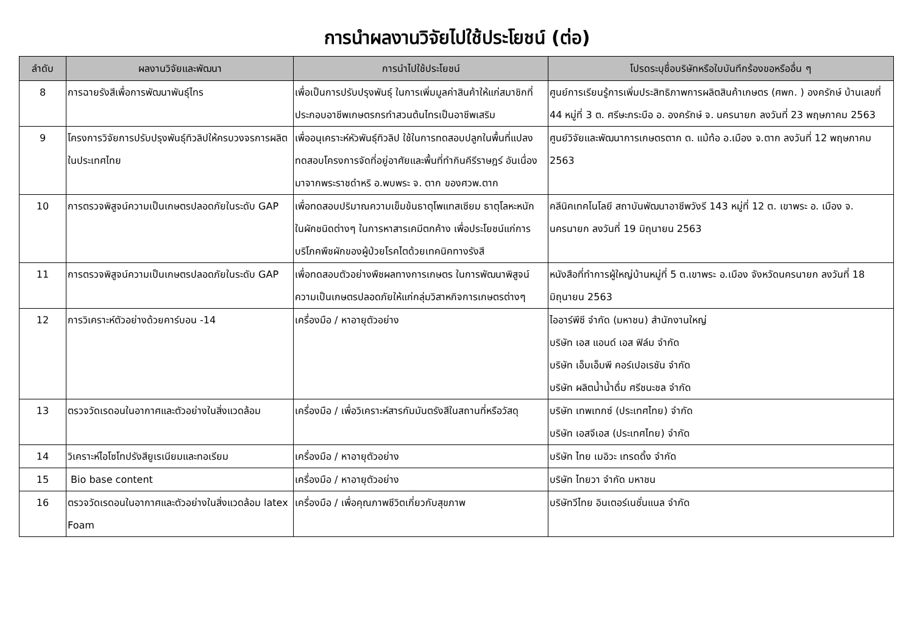การนำผลงานวิจัยไปใช้ประโยชน์ (ต่อ)
| ลำดับ | ผลงานวิจัยและพัฒนา | การนำไปใช้ประโยชน์ | โปรดระบุชื่อบริษัทหรือใบบันทึกร้องขอหรืออื่น ๆ |
| --- | --- | --- | --- |
| 8 | การฉายรังสีเพื่อการพัฒนาพันธุ์ไทร | เพื่อเป็นการปรับปรุงพันธุ์ ในการเพิ่มมูลค่าสินค้าให้แก่สมาชิกที่ประกอบอาชีพเกษตรกรทำสวนต้นไทรเป็นอาชีพเสริม | ศูนย์การเรียนรู้การเพิ่มประสิทธิภาพการผลิตสินค้าเกษตร (ศพก. ) องครักษ์ บ้านเลขที่ 44 หมู่ที่ 3 ต. ศรีษะกระบือ อ. องครักษ์ จ. นครนายก ลงวันที่ 23 พฤษภาคม 2563 |
| 9 | โครงการวิจัยการปรับปรุงพันธุ์ทิวลิปให้ครบวงจรการผลิตในประเทศไทย | เพื่ออนุเคราะห์หัวพันธุ์ทิวลิป ใช้ในการทดสอบปลูกในพื้นที่แปลงทดสอบโครงการจัดที่อยู่อาศัยและพื้นที่ทำกินคีรีราษฎร์ อันเนื่องมาจากพระราชดำหริ อ.พบพระ จ. ตาก ของศวพ.ตาก | ศูนย์วิจัยและพัฒนาการเกษตรตาก ต. แม้ท้อ อ.เมือง จ.ตาก ลงวันที่ 12 พฤษภาคม 2563 |
| 10 | การตรวจพิสูจน์ความเป็นเกษตรปลอดภัยในระดับ GAP | เพื่อทดสอบปริมาณความเข็มข้นธาตุโพแทสเซียม ธาตุโลหะหนัก ในผักชนิดต่างๆ ในการหาสารเคมีตกค้าง เพื่อประโยชน์แก่การบริโภคพืชผักของผู้ป่วยโรคไตด้วยเทคนิคทางรังสี | คลีนิคเทคโนโลยี สถาบันพัฒนาอาชีพวังรี 143 หมู่ที่ 12 ต. เขาพระ อ. เมือง จ. นครนายก ลงวันที่ 19 มิถุนายน 2563 |
| 11 | การตรวจพิสูจน์ความเป็นเกษตรปลอดภัยในระดับ GAP | เพื่อทดสอบตัวอย่างพืชผลทางการเกษตร ในการพัฒนาพิสูจน์ความเป็นเกษตรปลอดภัยให้แก่กลุ่มวิสาหกิจการเกษตรต่างๆ | หนังสือที่ทำการผู้ใหญ่บ้านหมู่ที่ 5 ต.เขาพระ อ.เมือง จังหวัดนครนายก ลงวันที่ 18 มิถุนายน 2563 |
| 12 | การวิเคราะห์ตัวอย่างด้วยคาร์บอน -14 | เครื่องมือ / หาอายุตัวอย่าง | ไออาร์พีซี จำกัด (มหาชน) สำนักงานใหญ่ บริษัท เอส แอนด์ เอส ฟิล์ม จำกัด บริษัท เอ็มเอ็มพี คอร์เปอเรชัน จำกัด บริษัท ผลิตน้ำน้ำดื่ม ศรีชนะชล จำกัด |
| 13 | ตรวจวัดเรดอนในอากาศและตัวอย่างในสิ่งแวดล้อม | เครื่องมือ / เพื่อวิเคราะห์สารกัมมันตรังสีในสถานที่หรือวัสดุ | บริษัท เทพเทกซ์ (ประเทศไทย) จำกัด บริษัท เอสจีเอส (ประเทศไทย) จำกัด |
| 14 | วิเคราะห์ไอโซโทปรังสียูเรเนียมและทอเรียม | เครื่องมือ / หาอายุตัวอย่าง | บริษัท ไทย เมอิวะ เทรดดิ้ง จำกัด |
| 15 | Bio base content | เครื่องมือ / หาอายุตัวอย่าง | บริษัท ไทยวา จำกัด มหาชน |
| 16 | ตรวจวัดเรดอนในอากาศและตัวอย่างในสิ่งแวดล้อม latex Foam | เครื่องมือ / เพื่อคุณภาพชีวิตเกี่ยวกับสุขภาพ | บริษัทวีไทย อินเตอร์เนชั่นแนล จำกัด |